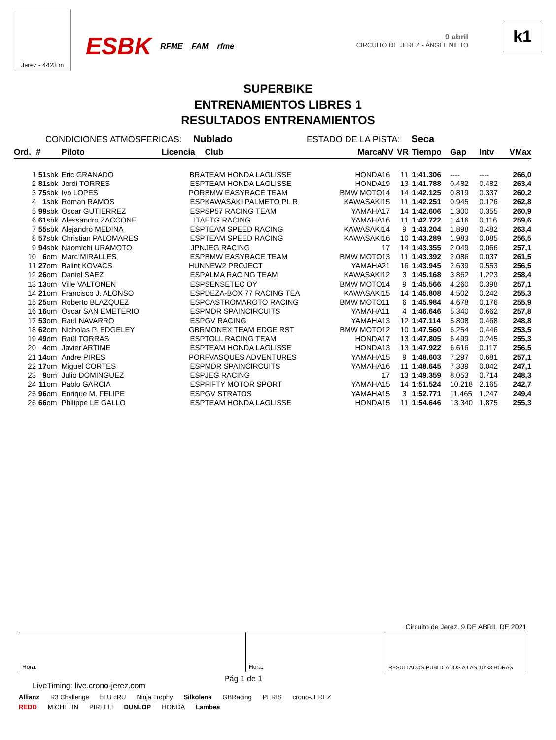Jerez - 4423 m
ESBK RFME FAM rfme 9 abril
CIRCUITO DE JEREZ - ÁNGEL NIETO
k1
SUPERBIKE
ENTRENAMIENTOS LIBRES 1
RESULTADOS ENTRENAMIENTOS
CONDICIONES ATMOSFERICAS: Nublado ESTADO DE LA PISTA: Seca
| Ord. | # | | Piloto | Licencia | Club | Marca | NV | VR | Tiempo | Gap | Intv | VMax |
| --- | --- | --- | --- | --- | --- | --- | --- | --- | --- | --- | --- | --- |
| 1 | 51 | sbk | Eric GRANADO | BRA | TEAM HONDA LAGLISSE | HONDA | 16 | 11 | 1:41.306 | ---- | ---- | 266,0 |
| 2 | 81 | sbk | Jordi TORRES | ESP | TEAM HONDA LAGLISSE | HONDA | 19 | 13 | 1:41.788 | 0.482 | 0.482 | 263,4 |
| 3 | 75 | sbk | Ivo LOPES | POR | BMW EASYRACE TEAM | BMW MOTO | 14 | 14 | 1:42.125 | 0.819 | 0.337 | 260,2 |
| 4 | 1 | sbk | Roman RAMOS | ESP | KAWASAKI PALMETO PL R | KAWASAKI | 15 | 11 | 1:42.251 | 0.945 | 0.126 | 262,8 |
| 5 | 99 | sbk | Oscar GUTIERREZ | ESP | SP57 RACING TEAM | YAMAHA | 17 | 14 | 1:42.606 | 1.300 | 0.355 | 260,9 |
| 6 | 61 | sbk | Alessandro ZACCONE | ITA | ETG RACING | YAMAHA | 16 | 11 | 1:42.722 | 1.416 | 0.116 | 259,6 |
| 7 | 55 | sbk | Alejandro MEDINA | ESP | TEAM SPEED RACING | KAWASAKI | 14 | 9 | 1:43.204 | 1.898 | 0.482 | 263,4 |
| 8 | 57 | sbk | Christian PALOMARES | ESP | TEAM SPEED RACING | KAWASAKI | 16 | 10 | 1:43.289 | 1.983 | 0.085 | 256,5 |
| 9 | 94 | sbk | Naomichi URAMOTO | JPN | JEG RACING | | 17 | 14 | 1:43.355 | 2.049 | 0.066 | 257,1 |
| 10 | 6 | om | Marc MIRALLES | ESP | BMW EASYRACE TEAM | BMW MOTO | 13 | 11 | 1:43.392 | 2.086 | 0.037 | 261,5 |
| 11 | 27 | om | Balint KOVACS | HUN | NEW2 PROJECT | YAMAHA | 21 | 16 | 1:43.945 | 2.639 | 0.553 | 256,5 |
| 12 | 26 | om | Daniel SAEZ | ESP | ALMA RACING TEAM | KAWASAKI | 12 | 3 | 1:45.168 | 3.862 | 1.223 | 258,4 |
| 13 | 13 | om | Ville VALTONEN | ESP | SENSETEC OY | BMW MOTO | 14 | 9 | 1:45.566 | 4.260 | 0.398 | 257,1 |
| 14 | 21 | om | Francisco J. ALONSO | ESP | DEZA-BOX 77 RACING TEA | KAWASAKI | 15 | 14 | 1:45.808 | 4.502 | 0.242 | 255,3 |
| 15 | 25 | om | Roberto BLAZQUEZ | ESP | CASTROMAROTO RACING | BMW MOTO | 11 | 6 | 1:45.984 | 4.678 | 0.176 | 255,9 |
| 16 | 16 | om | Oscar SAN EMETERIO | ESP | MDR SPAINCIRCUITS | YAMAHA | 11 | 4 | 1:46.646 | 5.340 | 0.662 | 257,8 |
| 17 | 53 | om | Raul NAVARRO | ESP | GV RACING | YAMAHA | 13 | 12 | 1:47.114 | 5.808 | 0.468 | 248,8 |
| 18 | 62 | om | Nicholas P. EDGELEY | GBR | MONEX TEAM EDGE RST | BMW MOTO | 12 | 10 | 1:47.560 | 6.254 | 0.446 | 253,5 |
| 19 | 49 | om | Raül TORRAS | ESP | TOLL RACING TEAM | HONDA | 17 | 13 | 1:47.805 | 6.499 | 0.245 | 255,3 |
| 20 | 4 | om | Javier ARTIME | ESP | TEAM HONDA LAGLISSE | HONDA | 13 | 13 | 1:47.922 | 6.616 | 0.117 | 256,5 |
| 21 | 14 | om | Andre PIRES | POR | FVASQUES ADVENTURES | YAMAHA | 15 | 9 | 1:48.603 | 7.297 | 0.681 | 257,1 |
| 22 | 17 | om | Miguel CORTES | ESP | MDR SPAINCIRCUITS | YAMAHA | 16 | 11 | 1:48.645 | 7.339 | 0.042 | 247,1 |
| 23 | 9 | om | Julio DOMINGUEZ | ESP | JEG RACING | | 17 | 13 | 1:49.359 | 8.053 | 0.714 | 248,3 |
| 24 | 11 | om | Pablo GARCIA | ESP | FIFTY MOTOR SPORT | YAMAHA | 15 | 14 | 1:51.524 | 10.218 | 2.165 | 242,7 |
| 25 | 96 | om | Enrique M. FELIPE | ESP | GV STRATOS | YAMAHA | 15 | 3 | 1:52.771 | 11.465 | 1.247 | 249,4 |
| 26 | 66 | om | Philippe LE GALLO | ESP | TEAM HONDA LAGLISSE | HONDA | 15 | 11 | 1:54.646 | 13.340 | 1.875 | 255,3 |
Circuito de Jerez, 9 DE ABRIL DE 2021
Hora: Hora: RESULTADOS PUBLICADOS A LAS 10:33 HORAS
LiveTiming: live.crono-jerez.com Pág 1 de 1
Allianz R3 Challenge bLU cRU Ninja Trophy Silkolene GBRacing PERIS crono-JEREZ
REDD MICHELIN PIRELLI DUNLOP HONDA Lambea